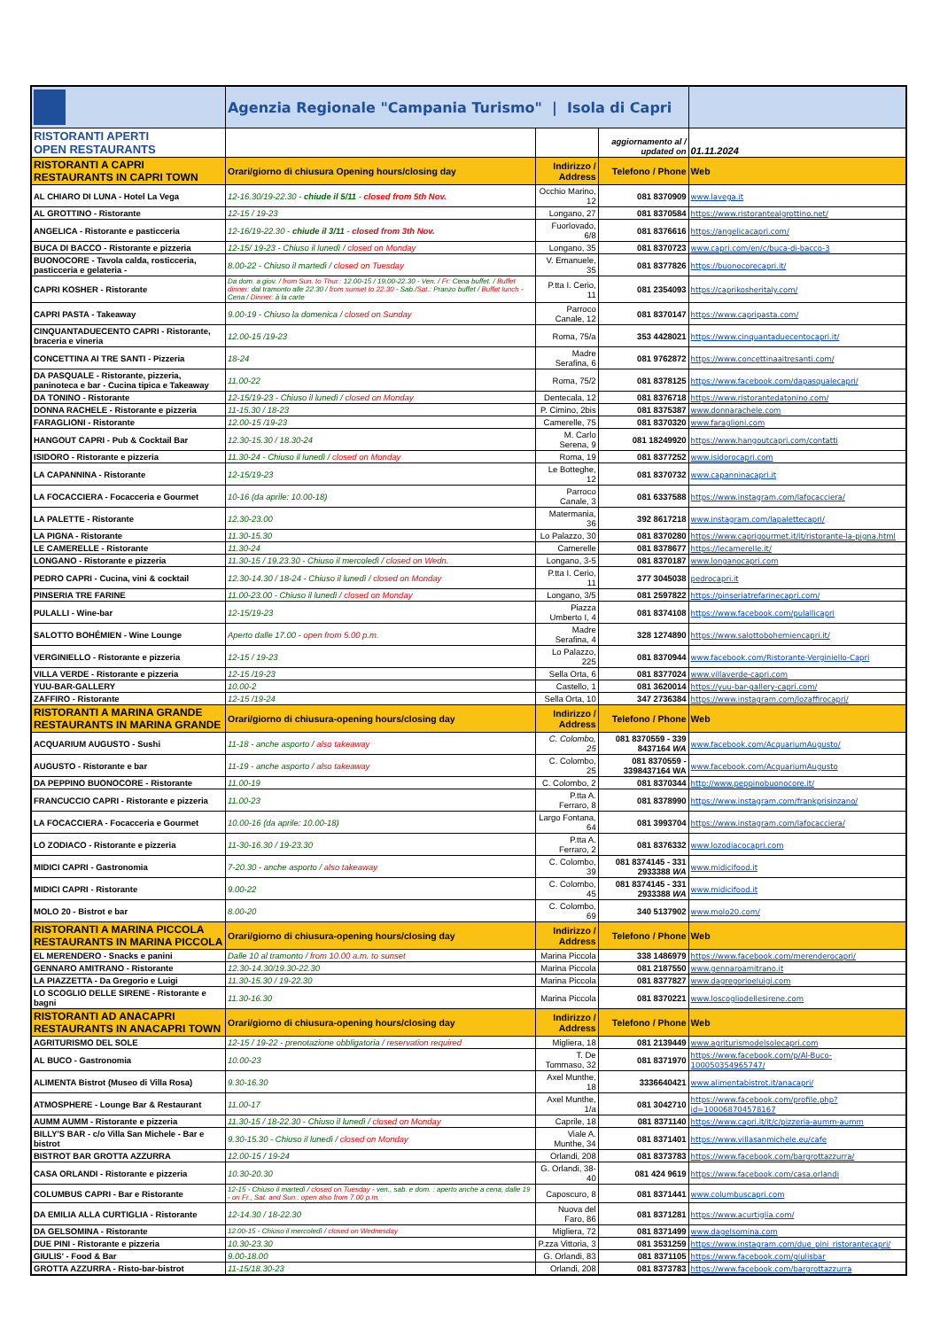| | Agenzia Regionale "Campania Turismo" / Isola di Capri | | | |
| RISTORANTI APERTI OPEN RESTAURANTS | | | aggiornamento al / updated on | 01.11.2024 |
| RISTORANTI A CAPRI RESTAURANTS IN CAPRI TOWN | Orari/giorno di chiusura Opening hours/closing day | Indirizzo / Address | Telefono / Phone | Web |
| AL CHIARO DI LUNA - Hotel La Vega | 12-16.30/19-22.30 - chiude il 5/11 - closed from 5th Nov. | Occhio Marino, 12 | 081 8370909 | www.lavega.it |
| AL GROTTINO - Ristorante | 12-15 / 19-23 | Longano, 27 | 081 8370584 | https://www.ristorantealgrottino.net/ |
| ANGELICA - Ristorante e pasticceria | 12-16/19-22.30 - chiude il 3/11 - closed from 3th Nov. | Fuorlovado, 6/8 | 081 8376616 | https://angelicacapri.com/ |
| BUCA DI BACCO - Ristorante e pizzeria | 12-15/ 19-23 - Chiuso il lunedì / closed on Monday | Longano, 35 | 081 8370723 | www.capri.com/en/c/buca-di-bacco-3 |
| BUONOCORE - Tavola calda, rosticceria, pasticceria e gelateria - | 8.00-22 - Chiuso il martedì / closed on Tuesday | V. Emanuele, 35 | 081 8377826 | https://buonocorecapri.it/ |
| CAPRI KOSHER - Ristorante | Da dom. a giov. / from Sun. to Thur.: 12.00-15 / 19.00-22.30 - Ven. / Fr: Cena buffet. / Buffet dinner: dal tramonto alle 22.30 / from sunset to 22.30 - Sab./ Sat. : Pranzo buffet / Buffet lunch - Cena / Dinner: à la carte | P.tta I. Cerio, 11 | 081 2354093 | https://caprikosheritaly.com/ |
| CAPRI PASTA - Takeaway | 9.00-19 - Chiuso la domenica / closed on Sunday | Parroco Canale, 12 | 081 8370147 | https://www.capripasta.com/ |
| CINQUANTADUECENTO CAPRI - Ristorante, braceria e vineria | 12.00-15 /19-23 | Roma, 75/a | 353 4428021 | https://www.cinquantaduecentocapri.it/ |
| CONCETTINA AI TRE SANTI - Pizzeria | 18-24 | Madre Serafina, 6 | 081 9762872 | https://www.concettinaaitresanti.com/ |
| DA PASQUALE - Ristorante, pizzeria, paninoteca e bar - Cucina tipica e Takeaway | 11.00-22 | Roma, 75/2 | 081 8378125 | https://www.facebook.com/dapasqualecapri/ |
| DA TONINO - Ristorante | 12-15/19-23 - Chiuso il lunedì / closed on Monday | Dentecala, 12 | 081 8376718 | https://www.ristorantedatonino.com/ |
| DONNA RACHELE - Ristorante e pizzeria | 11-15.30 / 18-23 | P. Cimino, 2bis | 081 8375387 | www.donnarachele.com |
| FARAGLIONI - Ristorante | 12.00-15 /19-23 | Camerelle, 75 | 081 8370320 | www.faraglioni.com |
| HANGOUT CAPRI - Pub & Cocktail Bar | 12.30-15.30 / 18.30-24 | M. Carlo Serena, 9 | 081 18249920 | https://www.hangoutcapri.com/contatti |
| ISIDORO - Ristorante e pizzeria | 11.30-24 - Chiuso il lunedì / closed on Monday | Roma, 19 | 081 8377252 | www.isidorocapri.com |
| LA CAPANNINA - Ristorante | 12-15/19-23 | Le Botteghe, 12 | 081 8370732 | www.capanninacapri.it |
| LA FOCACCIERA - Focacceria e Gourmet | 10-16 (da aprile: 10.00-18) | Parroco Canale, 3 | 081 6337588 | https://www.instagram.com/lafocacciera/ |
| LA PALETTE - Ristorante | 12.30-23.00 | Matermania, 36 | 392 8617218 | www.instagram.com/lapalettecapri/ |
| LA PIGNA - Ristorante | 11.30-15.30 | Lo Palazzo, 30 | 081 8370280 | https://www.caprigourmet.it/it/ristorante-la-pigna.html |
| LE CAMERELLE - Ristorante | 11.30-24 | Camerelle | 081 8378677 | https://lecamerelle.it/ |
| LONGANO - Ristorante e pizzeria | 11.30-15 / 19.23.30 - Chiuso il mercoledì / closed on Wedn. | Longano, 3-5 | 081 8370187 | www.longanocapri.com |
| PEDRO CAPRI - Cucina, vini & cocktail | 12.30-14.30 / 18-24 - Chiuso il lunedì / closed on Monday | P.tta I. Cerio, 11 | 377 3045038 | pedrocapri.it |
| PINSERIA TRE FARINE | 11.00-23.00 - Chiuso il lunedì / closed on Monday | Longano, 3/5 | 081 2597822 | https://pinseriatrefarinecapri.com/ |
| PULALLI - Wine-bar | 12-15/19-23 | Piazza Umberto I, 4 | 081 8374108 | https://www.facebook.com/pulallicapri |
| SALOTTO BOHÉMIEN - Wine Lounge | Aperto dalle 17.00 - open from 5.00 p.m. | Madre Serafina, 4 | 328 1274890 | https://www.salottobohemiencapri.it/ |
| VERGINIELLO - Ristorante e pizzeria | 12-15 / 19-23 | Lo Palazzo, 225 | 081 8370944 | www.facebook.com/Ristorante-Verginiello-Capri |
| VILLA VERDE - Ristorante e pizzeria | 12-15 /19-23 | Sella Orta, 6 | 081 8377024 | www.villaverde-capri.com |
| YUU-BAR-GALLERY | 10.00-2 | Castello, 1 | 081 3620014 | https://yuu-bar-gallery-capri.com/ |
| ZAFFIRO - Ristorante | 12-15 /19-24 | Sella Orta, 10 | 347 2736384 | https://www.instagram.com/lozaffirocapri/ |
| RISTORANTI A MARINA GRANDE RESTAURANTS IN MARINA GRANDE | Orari/giorno di chiusura-opening hours/closing day | Indirizzo / Address | Telefono / Phone | Web |
| ACQUARIUM AUGUSTO - Sushi | 11-18 - anche asporto / also takeaway | C. Colombo, 25 | 081 8370559 - 339 8437164 WA | www.facebook.com/AcquariumAugusto/ |
| AUGUSTO - Ristorante e bar | 11-19 - anche asporto / also takeaway | C. Colombo, 25 | 081 8370559 - 3398437164 WA | www.facebook.com/AcquariumAugusto |
| DA PEPPINO BUONOCORE - Ristorante | 11.00-19 | C. Colombo, 2 | 081 8370344 | http://www.peppinobuonocore.it/ |
| FRANCUCCIO CAPRI - Ristorante e pizzeria | 11.00-23 | P.tta A. Ferraro, 8 | 081 8378990 | https://www.instagram.com/frankprisinzano/ |
| LA FOCACCIERA - Focacceria e Gourmet | 10.00-16 (da aprile: 10.00-18) | Largo Fontana, 64 | 081 3993704 | https://www.instagram.com/lafocacciera/ |
| LO ZODIACO - Ristorante e pizzeria | 11-30-16.30 / 19-23.30 | P.tta A. Ferraro, 2 | 081 8376332 | www.lozodiacocapri.com |
| MIDICI CAPRI - Gastronomia | 7-20.30 - anche asporto / also takeaway | C. Colombo, 39 | 081 8374145 - 331 2933388 WA | www.midicifood.it |
| MIDICI CAPRI - Ristorante | 9.00-22 | C. Colombo, 45 | 081 8374145 - 331 2933388 WA | www.midicifood.it |
| MOLO 20 - Bistrot e bar | 8.00-20 | C. Colombo, 69 | 340 5137902 | www.molo20.com/ |
| RISTORANTI A MARINA PICCOLA RESTAURANTS IN MARINA PICCOLA | Orari/giorno di chiusura-opening hours/closing day | Indirizzo / Address | Telefono / Phone | Web |
| EL MERENDERO - Snacks e panini | Dalle 10 al tramonto / from 10.00 a.m. to sunset | Marina Piccola | 338 1486979 | https://www.facebook.com/merenderocapri/ |
| GENNARO AMITRANO - Ristorante | 12.30-14.30/19.30-22.30 | Marina Piccola | 081 2187550 | www.gennaroamitrano.it |
| LA PIAZZETTA - Da Gregorio e Luigi | 11.30-15.30 / 19-22.30 | Marina Piccola | 081 8377827 | www.dagregorioeluigi.com |
| LO SCOGLIO DELLE SIRENE - Ristorante e bagni | 11.30-16.30 | Marina Piccola | 081 8370221 | www.loscogliodellesirene.com |
| RISTORANTI AD ANACAPRI RESTAURANTS IN ANACAPRI TOWN | Orari/giorno di chiusura-opening hours/closing day | Indirizzo / Address | Telefono / Phone | Web |
| AGRITURISMO DEL SOLE | 12-15 / 19-22 - prenotazione obbligatoria / reservation required | Migliera, 18 | 081 2139449 | www.agriturismodelsolecapri.com |
| AL BUCO - Gastronomia | 10.00-23 | T. De Tommaso, 32 | 081 8371970 | https://www.facebook.com/p/Al-Buco-100050354965747/ |
| ALIMENTA Bistrot (Museo di Villa Rosa) | 9.30-16.30 | Axel Munthe, 18 | 3336640421 | www.alimentabistrot.it/anacapri/ |
| ATMOSPHERE - Lounge Bar & Restaurant | 11.00-17 | Axel Munthe, 1/a | 081 3042710 | https://www.facebook.com/profile.php?id=100068704578167 |
| AUMM AUMM - Ristorante e pizzeria | 11.30-15 / 18-22.30 - Chiuso il lunedì / closed on Monday | Caprile, 18 | 081 8371140 | https://www.capri.it/it/c/pizzeria-aumm-aumm |
| BILLY'S BAR - c/o Villa San Michele - Bar e bistrot | 9.30-15.30 - Chiuso il lunedì / closed on Monday | Viale A. Munthe, 34 | 081 8371401 | https://www.villasanmichele.eu/cafe |
| BISTROT BAR GROTTA AZZURRA | 12.00-15 / 19-24 | Orlandi, 208 | 081 8373783 | https://www.facebook.com/bargrottazzurra/ |
| CASA ORLANDI - Ristorante e pizzeria | 10.30-20.30 | G. Orlandi, 38-40 | 081 424 9619 | https://www.facebook.com/casa.orlandi |
| COLUMBUS CAPRI - Bar e Ristorante | 12-15 - Chiuso il martedì / closed on Tuesday - ven., sab. e dom. : aperto anche a cena, dalle 19 - on Fr., Sat. and Sun.: open also from 7.00 p.m. | Caposcuro, 8 | 081 8371441 | www.columbuscapri.com |
| DA EMILIA ALLA CURTIGLIA - Ristorante | 12-14.30 / 18-22.30 | Nuova del Faro, 86 | 081 8371281 | https://www.acurtiglia.com/ |
| DA GELSOMINA - Ristorante | 12.00-15 - Chiuso il mercoledì / closed on Wednesday | Migliera, 72 | 081 8371499 | www.dagelsomina.com |
| DUE PINI - Ristorante e pizzeria | 10.30-23.30 | P.zza Vittoria, 3 | 081 3531259 | https://www.instagram.com/due_pini_ristorantecapri/ |
| GIULIS' - Food & Bar | 9.00-18.00 | G. Orlandi, 83 | 081 8371105 | https://www.facebook.com/giulisbar |
| GROTTA AZZURRA - Risto-bar-bistrot | 11-15/18.30-23 | Orlandi, 208 | 081 8373783 | https://www.facebook.com/bargrottazzurra |